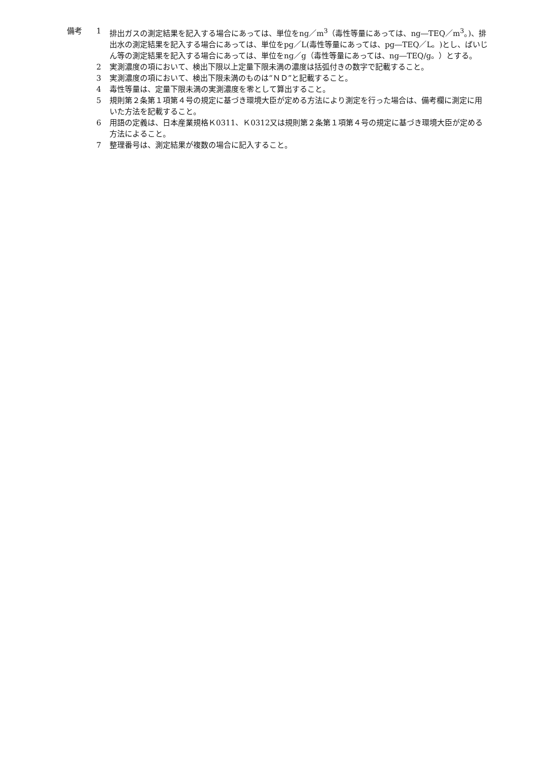備考 1 排出ガスの測定結果を記入する場合にあっては、単位をng／m<sup>3</sup>（毒性等量にあっては、ng―TEQ／m<sup>3</sup>。)、排出水の測定結果を記入する場合にあっては、単位をpg／L(毒性等量にあっては、pg―TEQ／L。)とし、ばいじん等の測定結果を記入する場合にあっては、単位をng／g（毒性等量にあっては、ng―TEQ/g。）とする。
2 実測濃度の項において、検出下限以上定量下限未満の濃度は括弧付きの数字で記載すること。
3 実測濃度の項において、検出下限未満のものは“ＮＤ”と記載すること。
4 毒性等量は、定量下限未満の実測濃度を零として算出すること。
5 規則第２条第１項第４号の規定に基づき環境大臣が定める方法により測定を行った場合は、備考欄に測定に用いた方法を記載すること。
6 用語の定義は、日本産業規格Ｋ0311、Ｋ0312又は規則第２条第１項第４号の規定に基づき環境大臣が定める方法によること。
7 整理番号は、測定結果が複数の場合に記入すること。